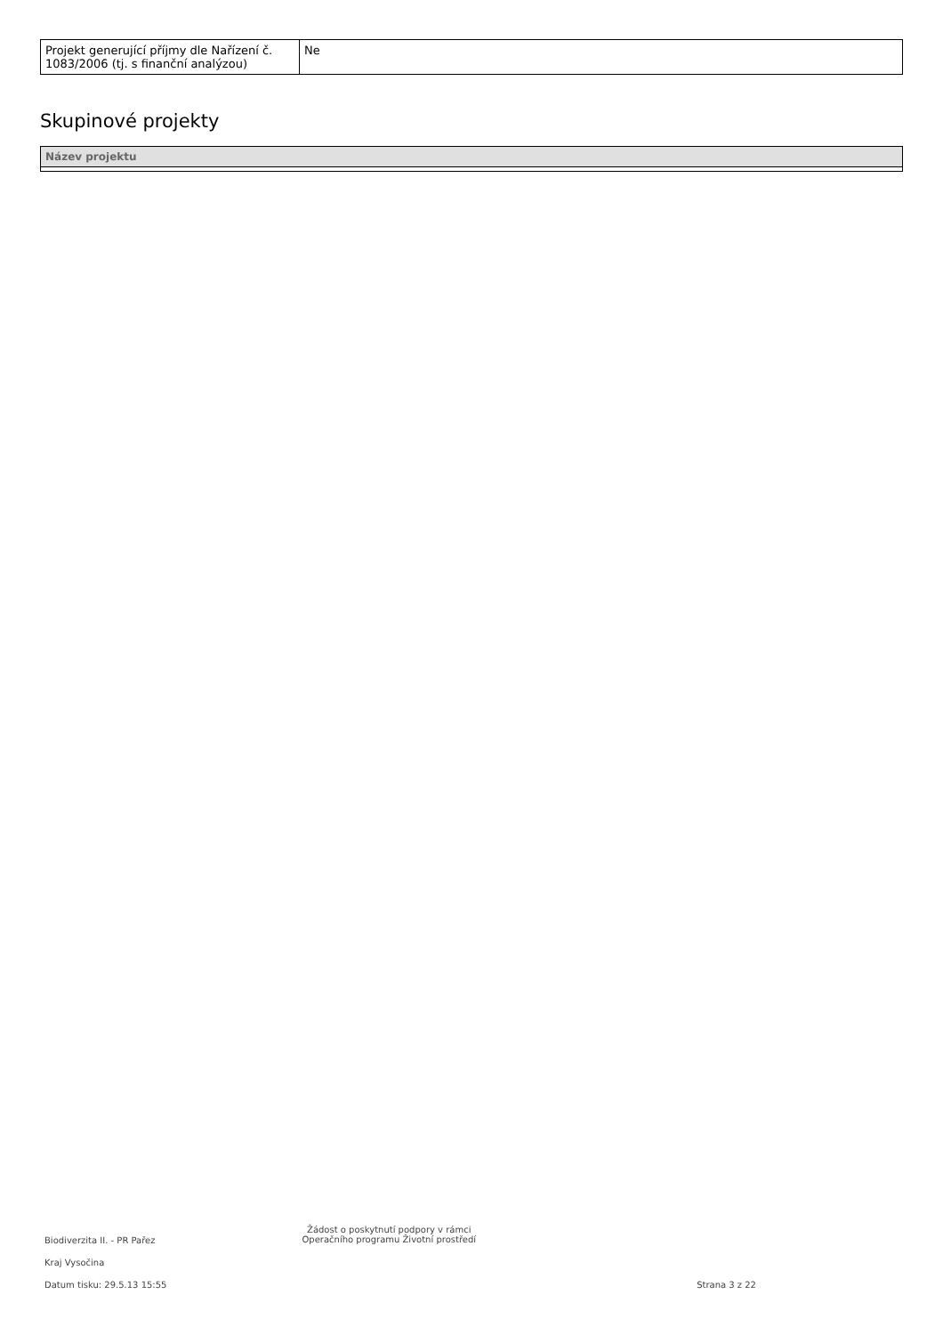| Projekt generující příjmy dle Nařízení č. 1083/2006 (tj. s finanční analýzou) | Ne |
Skupinové projekty
| Název projektu |
| --- |
Biodiverzita II. - PR Pařez
Žádost o poskytnutí podpory v rámci
Operačního programu Životní prostředí
Kraj Vysočina
Datum tisku: 29.5.13 15:55 Strana 3 z 22